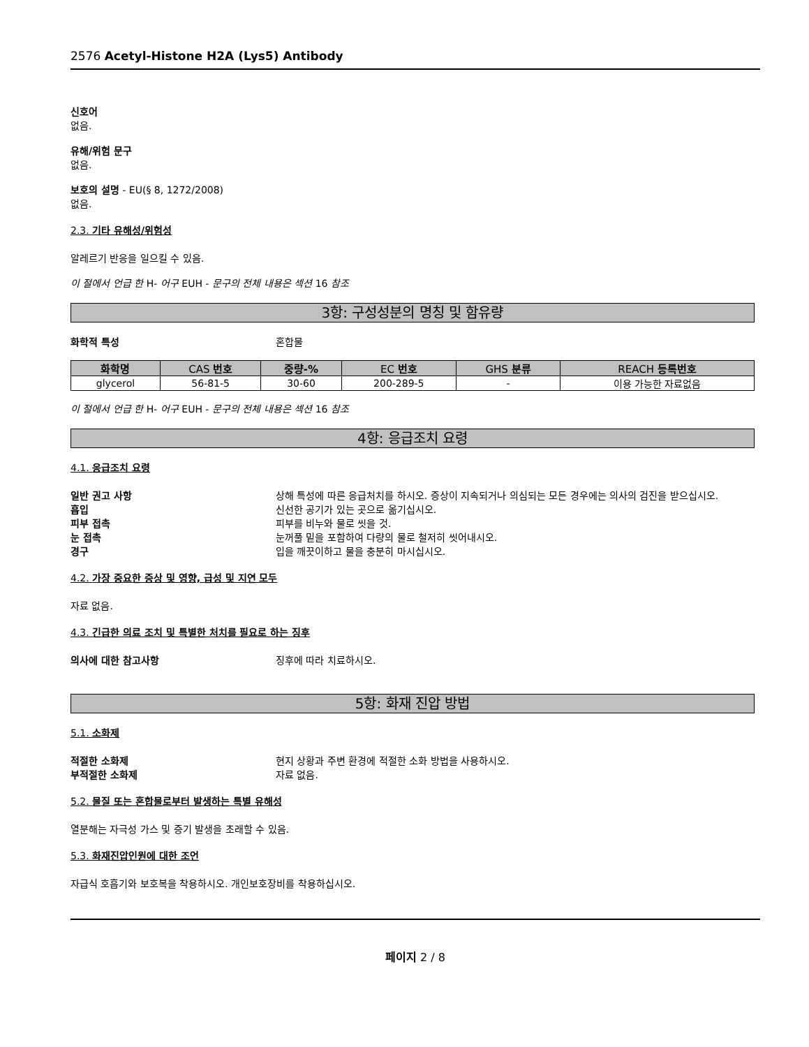2576 Acetyl-Histone H2A (Lys5) Antibody
신호어
없음.
유해/위험 문구
없음.
보호의 설명 - EU(§ 8, 1272/2008)
없음.
2.3. 기타 유해성/위험성
알레르기 반응을 일으킬 수 있음.
이 절에서 언급 한 H- 어구 EUH - 문구의 전체 내용은 섹션 16 참조
3항: 구성성분의 명칭 및 함유량
화학적 특성 혼합물
| 화학명 | CAS 번호 | 중량-% | EC 번호 | GHS 분류 | REACH 등록번호 |
| --- | --- | --- | --- | --- | --- |
| glycerol | 56-81-5 | 30-60 | 200-289-5 | - | 이용 가능한 자료없음 |
이 절에서 언급 한 H- 어구 EUH - 문구의 전체 내용은 섹션 16 참조
4항: 응급조치 요령
4.1. 응급조치 요령
일반 권고 사항 상해 특성에 따른 응급처치를 하시오. 증상이 지속되거나 의심되는 모든 경우에는 의사의 검진을 받으십시오.
흡입 신선한 공기가 있는 곳으로 옮기십시오.
피부 접촉 피부를 비누와 물로 씻을 것.
눈 접촉 눈꺼풀 밑을 포함하여 다량의 물로 철저히 씻어내시오.
경구 입을 깨끗이하고 물을 충분히 마시십시오.
4.2. 가장 중요한 증상 및 영향, 급성 및 지연 모두
자료 없음.
4.3. 긴급한 의료 조치 및 특별한 처치를 필요로 하는 징후
의사에 대한 참고사항 징후에 따라 치료하시오.
5항: 화재 진압 방법
5.1. 소화제
적절한 소화제 현지 상황과 주변 환경에 적절한 소화 방법을 사용하시오.
부적절한 소화제 자료 없음.
5.2. 물질 또는 혼합물로부터 발생하는 특별 유해성
열분해는 자극성 가스 및 증기 발생을 초래할 수 있음.
5.3. 화재진압인원에 대한 조언
자급식 호흡기와 보호복을 착용하시오. 개인보호장비를 착용하십시오.
페이지 2 / 8